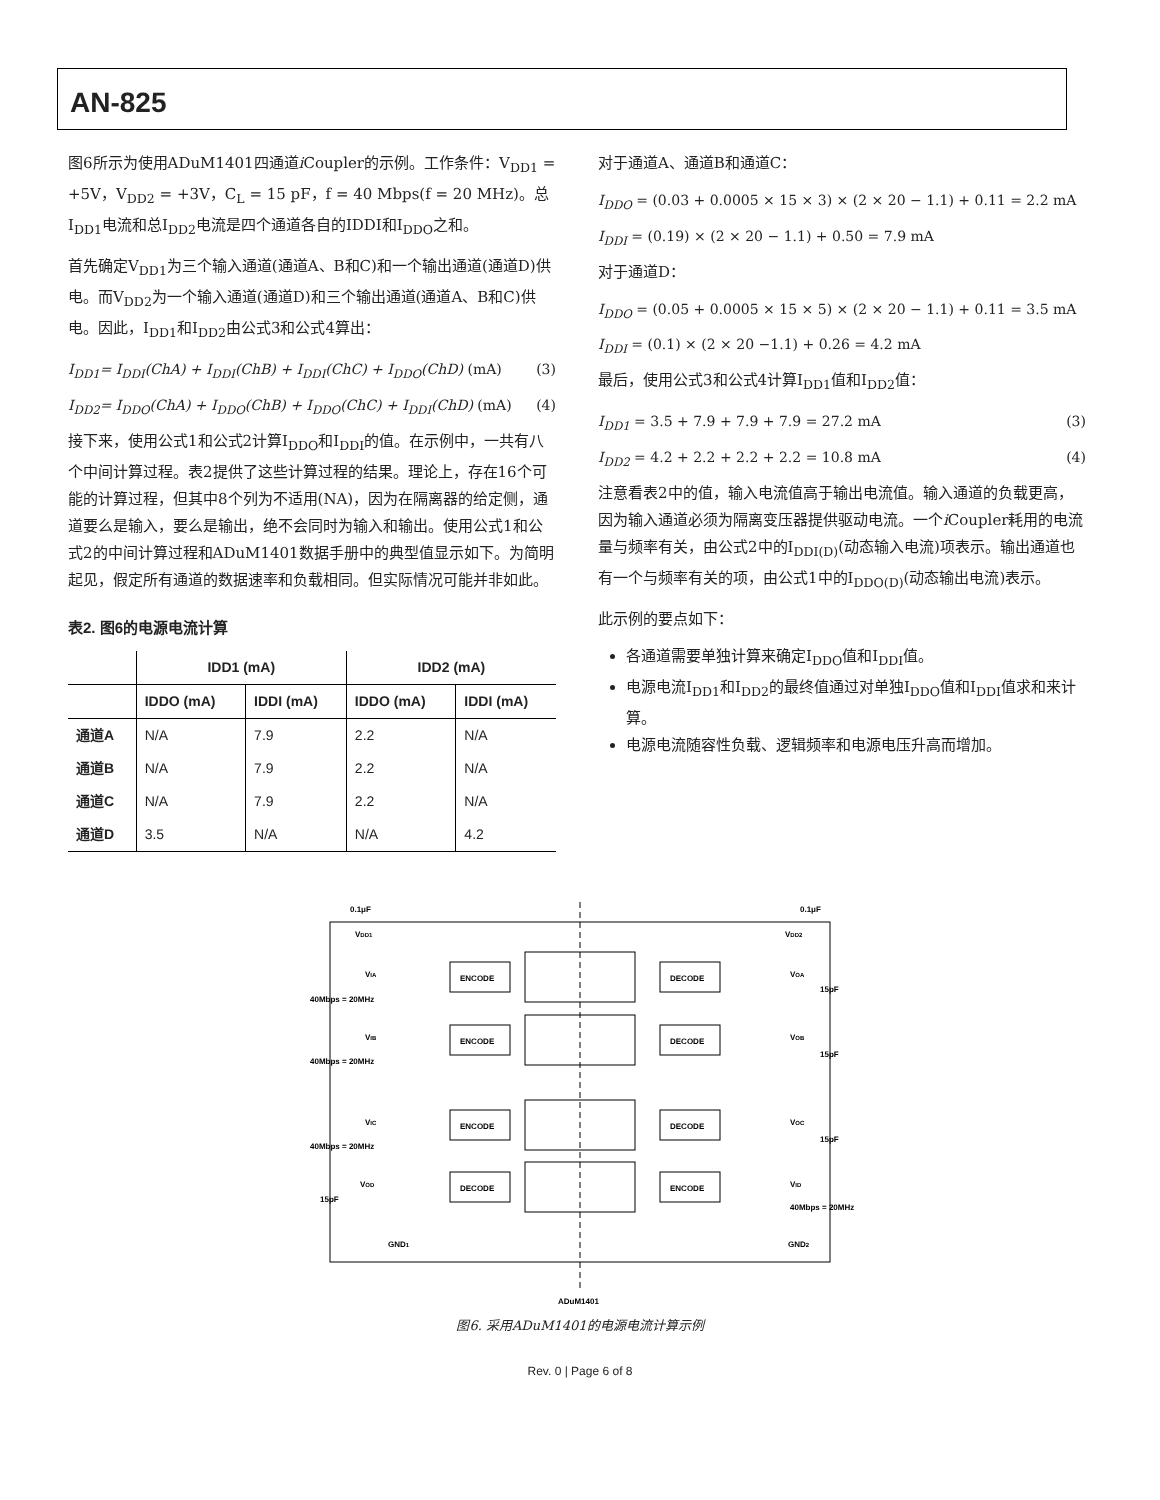AN-825
图6所示为使用ADuM1401四通道i Coupler的示例。工作条件：V<sub>DD1</sub> = +5V，V<sub>DD2</sub> = +3V，C<sub>L</sub> = 15 pF，f = 40 Mbps(f = 20 MHz)。总I<sub>DD1</sub>电流和总I<sub>DD2</sub>电流是四个通道各自的IDDI和I<sub>DDO</sub>之和。
首先确定V<sub>DD1</sub>为三个输入通道(通道A、B和C)和一个输出通道(通道D)供电。而V<sub>DD2</sub>为一个输入通道(通道D)和三个输出通道(通道A、B和C)供电。因此，I<sub>DD1</sub>和I<sub>DD2</sub>由公式3和公式4算出：
I<sub>DD1</sub>= I<sub>DDI</sub>(ChA) + I<sub>DDI</sub>(ChB) + I<sub>DDI</sub>(ChC) + I<sub>DDO</sub>(ChD) (mA) (3)
I<sub>DD2</sub>= I<sub>DDO</sub>(ChA) + I<sub>DDO</sub>(ChB) + I<sub>DDO</sub>(ChC) + I<sub>DDI</sub>(ChD) (mA) (4)
接下来，使用公式1和公式2计算I<sub>DDO</sub>和I<sub>DDI</sub>的值。在示例中，一共有八个中间计算过程。表2提供了这些计算过程的结果。理论上，存在16个可能的计算过程，但其中8个列为不适用(NA)，因为在隔离器的给定侧，通道要么是输入，要么是输出，绝不会同时为输入和输出。使用公式1和公式2的中间计算过程和ADuM1401数据手册中的典型值显示如下。为简明起见，假定所有通道的数据速率和负载相同。但实际情况可能并非如此。
表2. 图6的电源电流计算
| | IDD1 (mA) | | IDD2 (mA) | |
| --- | --- | --- | --- | --- |
| | IDDO (mA) | IDDI (mA) | IDDO (mA) | IDDI (mA) |
| 通道A | N/A | 7.9 | 2.2 | N/A |
| 通道B | N/A | 7.9 | 2.2 | N/A |
| 通道C | N/A | 7.9 | 2.2 | N/A |
| 通道D | 3.5 | N/A | N/A | 4.2 |
对于通道A、通道B和通道C：
I<sub>DDO</sub> = (0.03 + 0.0005 × 15 × 3) × (2 × 20 − 1.1) + 0.11 = 2.2 mA
I<sub>DDI</sub> = (0.19) × (2 × 20 − 1.1) + 0.50 = 7.9 mA
对于通道D：
I<sub>DDO</sub> = (0.05 + 0.0005 × 15 × 5) × (2 × 20 − 1.1) + 0.11 = 3.5 mA
I<sub>DDI</sub> = (0.1) × (2 × 20 −1.1) + 0.26 = 4.2 mA
最后，使用公式3和公式4计算I<sub>DD1</sub>值和I<sub>DD2</sub>值：
I<sub>DD1</sub> = 3.5 + 7.9 + 7.9 + 7.9 = 27.2 mA (3)
I<sub>DD2</sub> = 4.2 + 2.2 + 2.2 + 2.2 = 10.8 mA (4)
注意看表2中的值，输入电流值高于输出电流值。输入通道的负载更高，因为输入通道必须为隔离变压器提供驱动电流。一个i Coupler耗用的电流量与频率有关，由公式2中的I<sub>DDI(D)</sub>(动态输入电流)项表示。输出通道也有一个与频率有关的项，由公式1中的I<sub>DDO(D)</sub>(动态输出电流)表示。
此示例的要点如下：
各通道需要单独计算来确定I<sub>DDO</sub>值和I<sub>DDI</sub>值。
电源电流I<sub>DD1</sub>和I<sub>DD2</sub>的最终值通过对单独I<sub>DDO</sub>值和I<sub>DDI</sub>值求和来计算。
电源电流随容性负载、逻辑频率和电源电压升高而增加。
0.1μF
0.1μF
VDD1
VDD2
ENCODE
DECODE
ENCODE
DECODE
ENCODE
DECODE
DECODE
ENCODE
40Mbps = 20MHz
40Mbps = 20MHz
40Mbps = 20MHz
40Mbps = 20MHz
VIA
VIB
VIC
VOD
VOA
VOB
VOC
VID
15pF
15pF
15pF
15pF
GND1
GND2
ADuM1401
图6. 采用ADuM1401的电源电流计算示例
Rev. 0 | Page 6 of 8